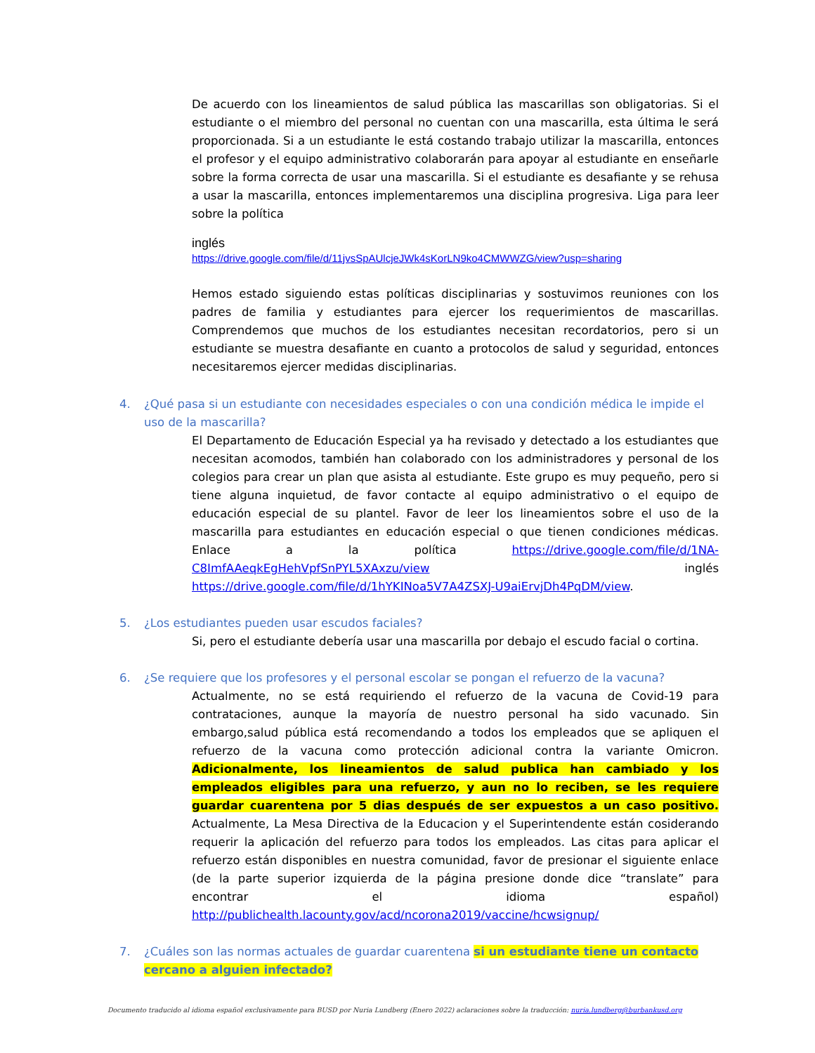De acuerdo con los lineamientos de salud pública las mascarillas son obligatorias. Si el estudiante o el miembro del personal no cuentan con una mascarilla, esta última le será proporcionada. Si a un estudiante le está costando trabajo utilizar la mascarilla, entonces el profesor y el equipo administrativo colaborarán para apoyar al estudiante en enseñarle sobre la forma correcta de usar una mascarilla. Si el estudiante es desafiante y se rehusa a usar la mascarilla, entonces implementaremos una disciplina progresiva. Liga para leer sobre la política
inglés
https://drive.google.com/file/d/11jvsSpAUlcjeJWk4sKorLN9ko4CMWWZG/view?usp=sharing
Hemos estado siguiendo estas políticas disciplinarias y sostuvimos reuniones con los padres de familia y estudiantes para ejercer los requerimientos de mascarillas. Comprendemos que muchos de los estudiantes necesitan recordatorios, pero si un estudiante se muestra desafiante en cuanto a protocolos de salud y seguridad, entonces necesitaremos ejercer medidas disciplinarias.
4. ¿Qué pasa si un estudiante con necesidades especiales o con una condición médica le impide el uso de la mascarilla?
El Departamento de Educación Especial ya ha revisado y detectado a los estudiantes que necesitan acomodos, también han colaborado con los administradores y personal de los colegios para crear un plan que asista al estudiante. Este grupo es muy pequeño, pero si tiene alguna inquietud, de favor contacte al equipo administrativo o el equipo de educación especial de su plantel. Favor de leer los lineamientos sobre el uso de la mascarilla para estudiantes en educación especial o que tienen condiciones médicas. Enlace a la política https://drive.google.com/file/d/1NA-C8ImfAAeqkEgHehVpfSnPYL5XAxzu/view inglés https://drive.google.com/file/d/1hYKINoa5V7A4ZSXJ-U9aiErvjDh4PqDM/view.
5. ¿Los estudiantes pueden usar escudos faciales?
Si, pero el estudiante debería usar una mascarilla por debajo el escudo facial o cortina.
6. ¿Se requiere que los profesores y el personal escolar se pongan el refuerzo de la vacuna?
Actualmente, no se está requiriendo el refuerzo de la vacuna de Covid-19 para contrataciones, aunque la mayoría de nuestro personal ha sido vacunado. Sin embargo,salud pública está recomendando a todos los empleados que se apliquen el refuerzo de la vacuna como protección adicional contra la variante Omicron. Adicionalmente, los lineamientos de salud publica han cambiado y los empleados eligibles para una refuerzo, y aun no lo reciben, se les requiere guardar cuarentena por 5 dias después de ser expuestos a un caso positivo. Actualmente, La Mesa Directiva de la Educacion y el Superintendente están cosiderando requerir la aplicación del refuerzo para todos los empleados. Las citas para aplicar el refuerzo están disponibles en nuestra comunidad, favor de presionar el siguiente enlace (de la parte superior izquierda de la página presione donde dice “translate” para encontrar el idioma español) http://publichealth.lacounty.gov/acd/ncorona2019/vaccine/hcwsignup/
7. ¿Cuáles son las normas actuales de guardar cuarentena si un estudiante tiene un contacto cercano a alguien infectado?
Documento traducido al idioma español exclusivamente para BUSD por Nuria Lundberg (Enero 2022) aclaraciones sobre la traducción: nuria.lundberg@burbankusd.org